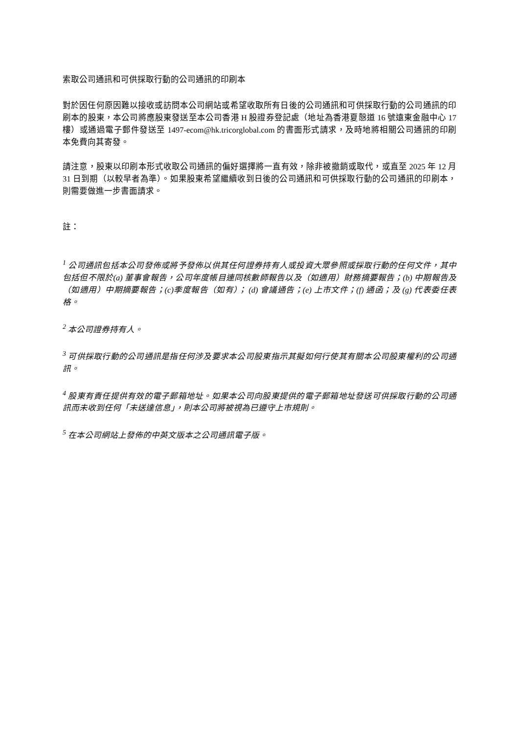索取公司通訊和可供採取行動的公司通訊的印刷本
對於因任何原因難以接收或訪問本公司網站或希望收取所有日後的公司通訊和可供採取行動的公司通訊的印刷本的股東，本公司將應股東發送至本公司香港 H 股證券登記處（地址為香港夏慤道 16 號遠東金融中心 17 樓）或通過電子郵件發送至 1497-ecom@hk.tricorglobal.com 的書面形式請求，及時地將相關公司通訊的印刷本免費向其寄發。
請注意，股東以印刷本形式收取公司通訊的偏好選擇將一直有效，除非被撤銷或取代，或直至 2025 年 12 月 31 日到期（以較早者為準）。如果股東希望繼續收到日後的公司通訊和可供採取行動的公司通訊的印刷本，則需要做進一步書面請求。
註：
<sup>1</sup> 公司通訊包括本公司發佈或將予發佈以供其任何證券持有人或投資大眾參照或採取行動的任何文件，其中包括但不限於(a) 董事會報告，公司年度帳目連同核數師報告以及（如適用）財務摘要報告；(b) 中期報告及（如適用）中期摘要報告；(c)季度報告（如有）； (d) 會議通告；(e) 上市文件；(f) 通函；及 (g) 代表委任表格。
<sup>2</sup> 本公司證券持有人。
<sup>3</sup> 可供採取行動的公司通訊是指任何涉及要求本公司股東指示其擬如何行使其有關本公司股東權利的公司通訊。
<sup>4</sup> 股東有責任提供有效的電子郵箱地址。如果本公司向股東提供的電子郵箱地址發送可供採取行動的公司通訊而未收到任何「未送達信息」，則本公司將被視為已遵守上市規則。
<sup>5</sup> 在本公司網站上發佈的中英文版本之公司通訊電子版。